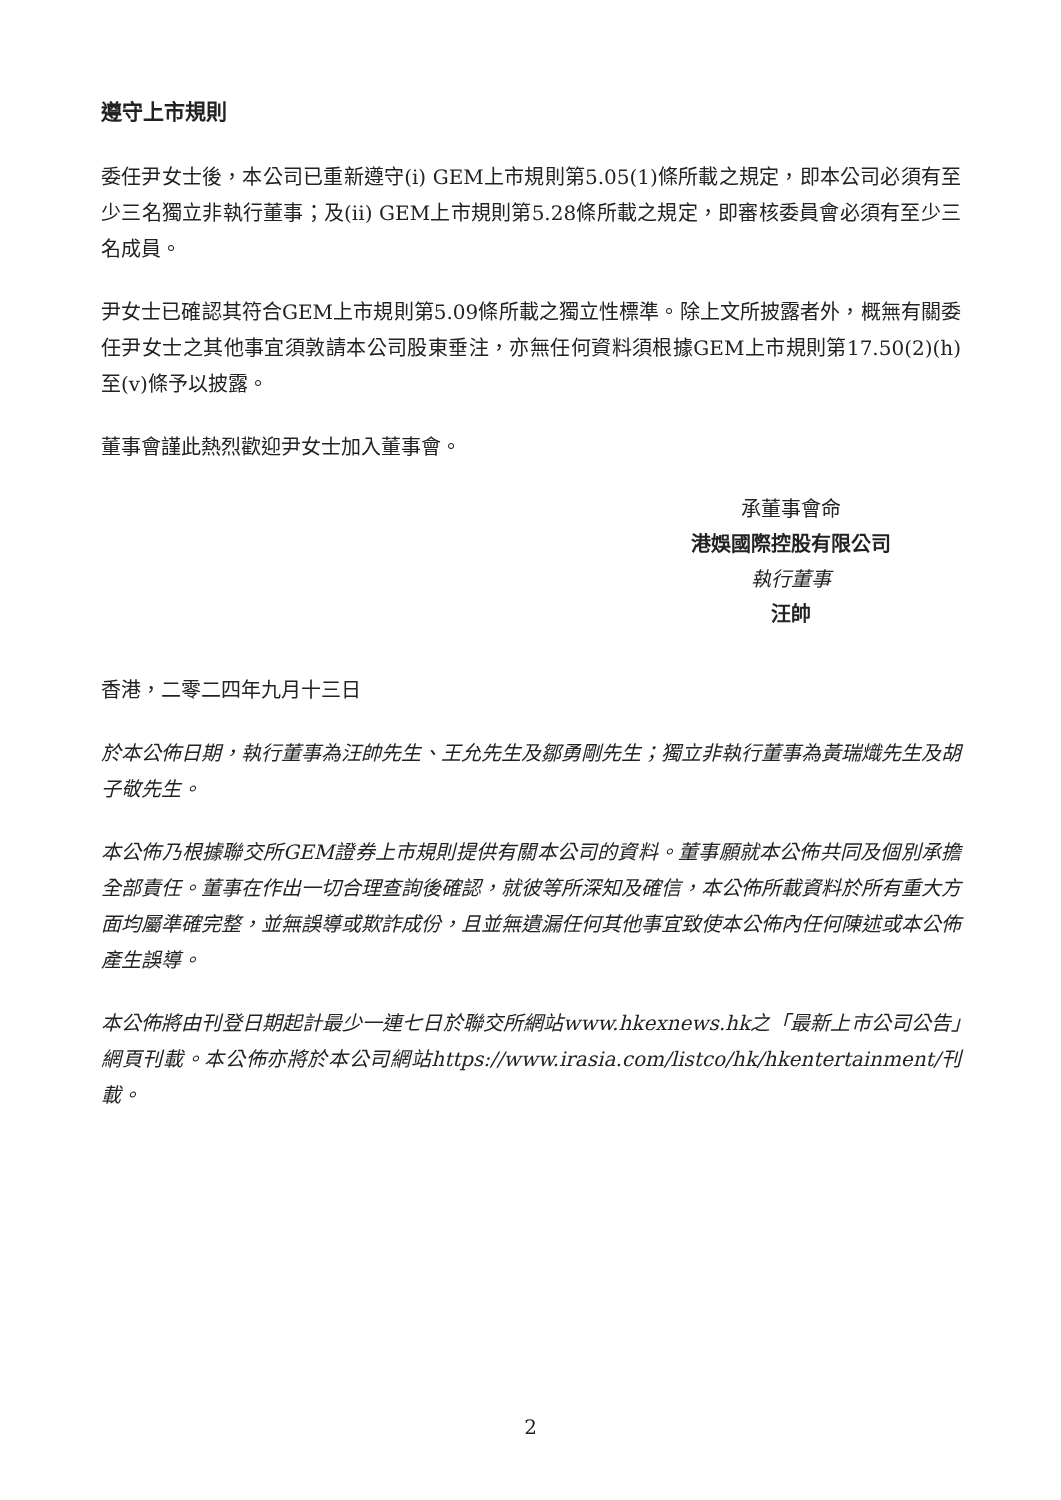遵守上市規則
委任尹女士後，本公司已重新遵守(i) GEM上市規則第5.05(1)條所載之規定，即本公司必須有至少三名獨立非執行董事；及(ii) GEM上市規則第5.28條所載之規定，即審核委員會必須有至少三名成員。
尹女士已確認其符合GEM上市規則第5.09條所載之獨立性標準。除上文所披露者外，概無有關委任尹女士之其他事宜須敦請本公司股東垂注，亦無任何資料須根據GEM上市規則第17.50(2)(h)至(v)條予以披露。
董事會謹此熱烈歡迎尹女士加入董事會。
承董事會命
港娛國際控股有限公司
執行董事
汪帥
香港，二零二四年九月十三日
於本公佈日期，執行董事為汪帥先生、王允先生及鄒勇剛先生；獨立非執行董事為黃瑞熾先生及胡子敬先生。
本公佈乃根據聯交所GEM證券上市規則提供有關本公司的資料。董事願就本公佈共同及個別承擔全部責任。董事在作出一切合理查詢後確認，就彼等所深知及確信，本公佈所載資料於所有重大方面均屬準確完整，並無誤導或欺詐成份，且並無遺漏任何其他事宜致使本公佈內任何陳述或本公佈產生誤導。
本公佈將由刊登日期起計最少一連七日於聯交所網站www.hkexnews.hk之「最新上市公司公告」網頁刊載。本公佈亦將於本公司網站https://www.irasia.com/listco/hk/hkentertainment/刊載。
2